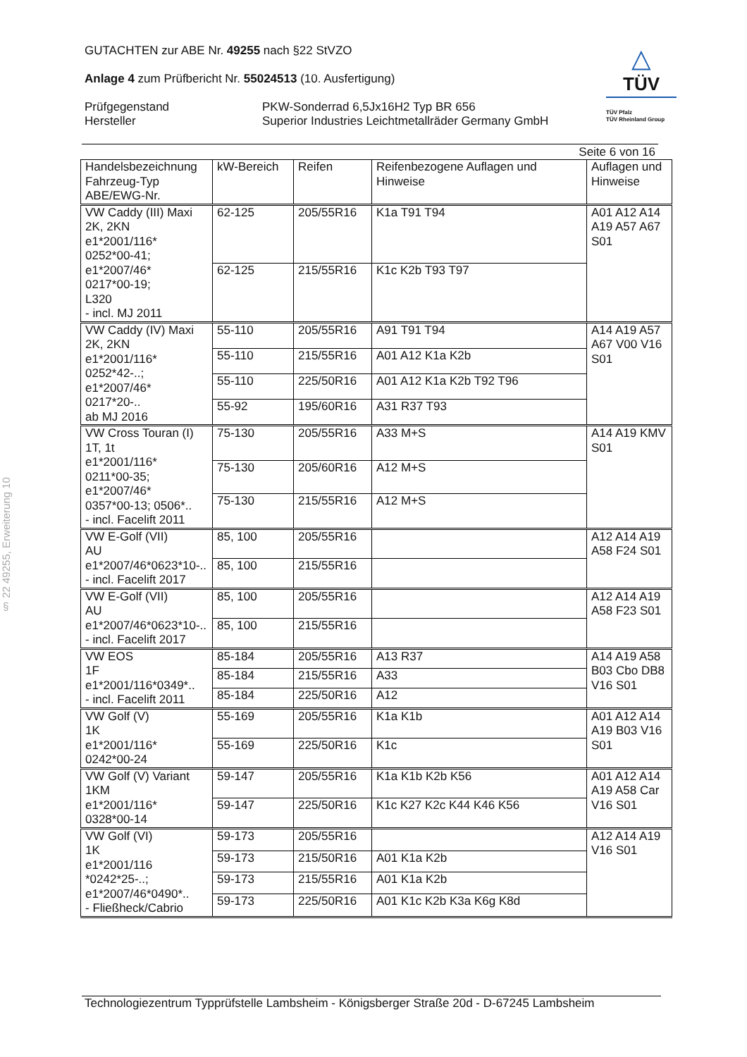§ 22 49255, Erweiterung 10
GUTACHTEN zur ABE Nr. 49255 nach §22 StVZO
Anlage 4 zum Prüfbericht Nr. 55024513 (10. Ausfertigung)
Prüfgegenstand
Hersteller
PKW-Sonderrad 6,5Jx16H2 Typ BR 656
Superior Industries Leichtmetallräder Germany GmbH
△
TÜV
TÜV Pfalz
TÜV Rheinland Group
Seite 6 von 16
| Handelsbezeichnung Fahrzeug-Typ ABE/EWG-Nr. | kW-Bereich | Reifen | Reifenbezogene Auflagen und Hinweise | Auflagen und Hinweise |
| --- | --- | --- | --- | --- |
| VW Caddy (III) Maxi 2K, 2KN e1*2001/116* 0252*00-41; e1*2007/46* 0217*00-19; L320 - incl. MJ 2011 | 62-125 | 205/55R16 | K1a T91 T94 | A01 A12 A14 A19 A57 A67 S01 |
| | 62-125 | 215/55R16 | K1c K2b T93 T97 | |
| VW Caddy (IV) Maxi 2K, 2KN e1*2001/116* 0252*42-..; e1*2007/46* 0217*20-.. ab MJ 2016 | 55-110 | 205/55R16 | A91 T91 T94 | A14 A19 A57 A67 V00 V16 S01 |
| | 55-110 | 215/55R16 | A01 A12 K1a K2b | |
| | 55-110 | 225/50R16 | A01 A12 K1a K2b T92 T96 | |
| | 55-92 | 195/60R16 | A31 R37 T93 | |
| VW Cross Touran (I) 1T, 1t e1*2001/116* 0211*00-35; e1*2007/46* 0357*00-13; 0506*.. - incl. Facelift 2011 | 75-130 | 205/55R16 | A33 M+S | A14 A19 KMV S01 |
| | 75-130 | 205/60R16 | A12 M+S | |
| | 75-130 | 215/55R16 | A12 M+S | |
| VW E-Golf (VII) AU e1*2007/46*0623*10-.. - incl. Facelift 2017 | 85, 100 | 205/55R16 | | A12 A14 A19 A58 F24 S01 |
| | 85, 100 | 215/55R16 | | |
| VW E-Golf (VII) AU e1*2007/46*0623*10-.. - incl. Facelift 2017 | 85, 100 | 205/55R16 | | A12 A14 A19 A58 F23 S01 |
| | 85, 100 | 215/55R16 | | |
| VW EOS 1F e1*2001/116*0349*.. - incl. Facelift 2011 | 85-184 | 205/55R16 | A13 R37 | A14 A19 A58 B03 Cbo DB8 V16 S01 |
| | 85-184 | 215/55R16 | A33 | |
| | 85-184 | 225/50R16 | A12 | |
| VW Golf (V) 1K e1*2001/116* 0242*00-24 | 55-169 | 205/55R16 | K1a K1b | A01 A12 A14 A19 B03 V16 S01 |
| | 55-169 | 225/50R16 | K1c | |
| VW Golf (V) Variant 1KM e1*2001/116* 0328*00-14 | 59-147 | 205/55R16 | K1a K1b K2b K56 | A01 A12 A14 A19 A58 Car V16 S01 |
| | 59-147 | 225/50R16 | K1c K27 K2c K44 K46 K56 | |
| VW Golf (VI) 1K e1*2001/116 *0242*25-..; e1*2007/46*0490*.. - Fließheck/Cabrio | 59-173 | 205/55R16 | | A12 A14 A19 V16 S01 |
| | 59-173 | 215/50R16 | A01 K1a K2b | |
| | 59-173 | 215/55R16 | A01 K1a K2b | |
| | 59-173 | 225/50R16 | A01 K1c K2b K3a K6g K8d | |
Technologiezentrum Typprüfstelle Lambsheim - Königsberger Straße 20d - D-67245 Lambsheim